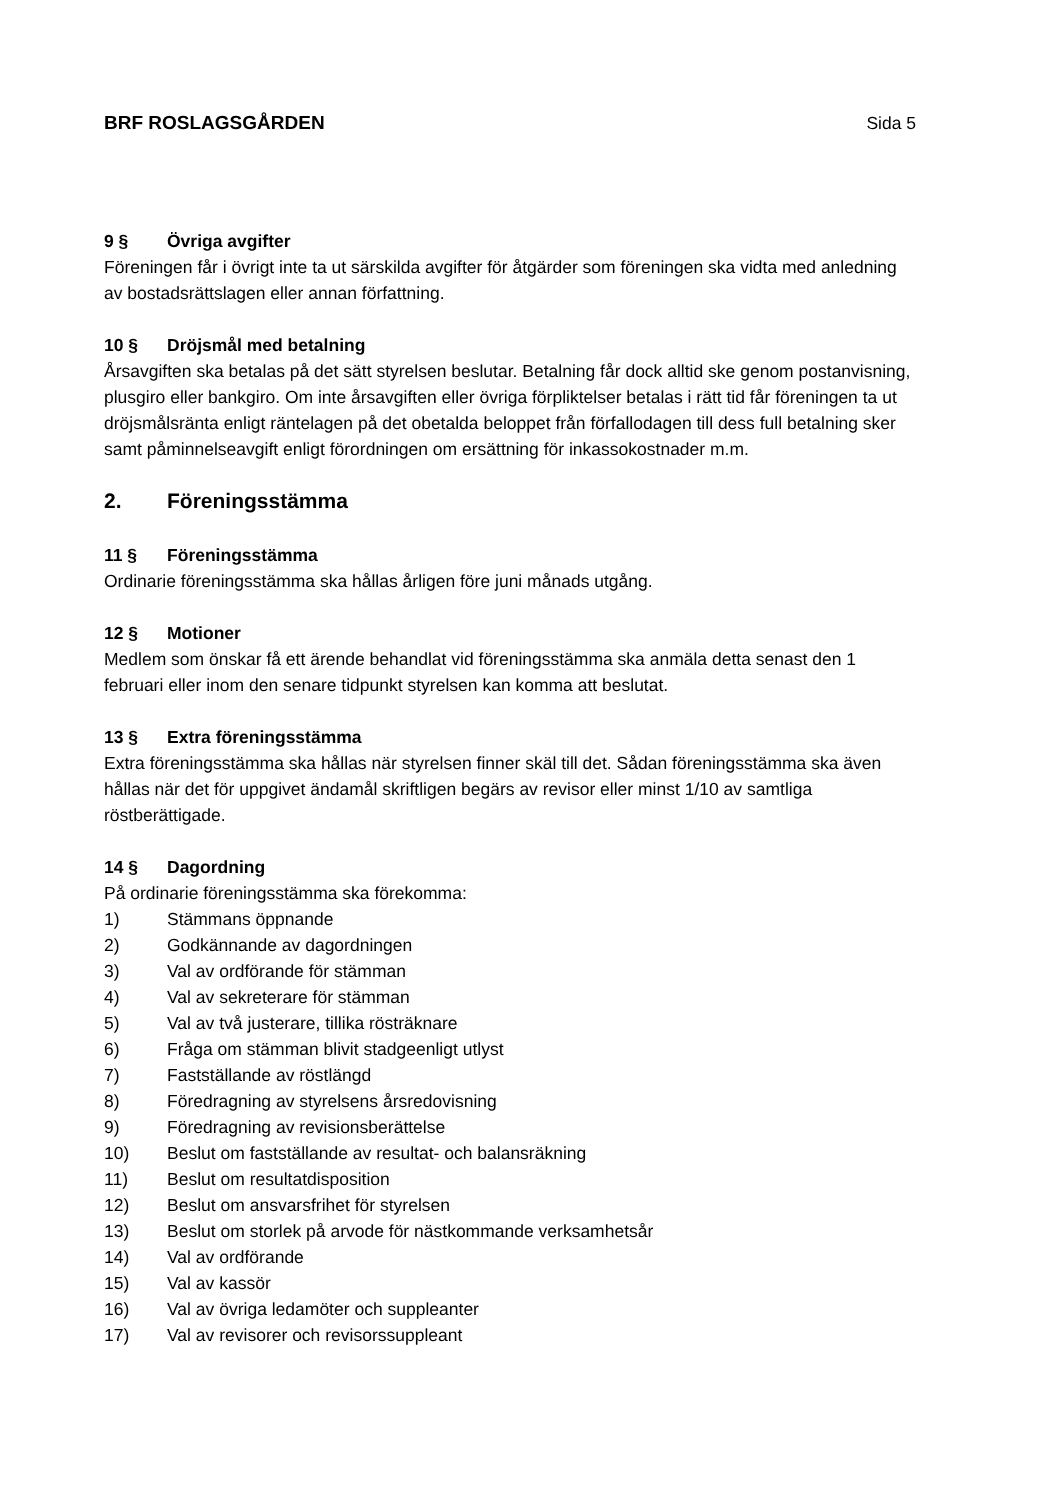BRF ROSLAGSGÅRDEN Sida 5
9 § Övriga avgifter
Föreningen får i övrigt inte ta ut särskilda avgifter för åtgärder som föreningen ska vidta med anledning av bostadsrättslagen eller annan författning.
10 § Dröjsmål med betalning
Årsavgiften ska betalas på det sätt styrelsen beslutar. Betalning får dock alltid ske genom postanvisning, plusgiro eller bankgiro. Om inte årsavgiften eller övriga förpliktelser betalas i rätt tid får föreningen ta ut dröjsmålsränta enligt räntelagen på det obetalda beloppet från förfallodagen till dess full betalning sker samt påminnelseavgift enligt förordningen om ersättning för inkassokostnader m.m.
2. Föreningsstämma
11 § Föreningsstämma
Ordinarie föreningsstämma ska hållas årligen före juni månads utgång.
12 § Motioner
Medlem som önskar få ett ärende behandlat vid föreningsstämma ska anmäla detta senast den 1 februari eller inom den senare tidpunkt styrelsen kan komma att beslutat.
13 § Extra föreningsstämma
Extra föreningsstämma ska hållas när styrelsen finner skäl till det. Sådan föreningsstämma ska även hållas när det för uppgivet ändamål skriftligen begärs av revisor eller minst 1/10 av samtliga röstberättigade.
14 § Dagordning
På ordinarie föreningsstämma ska förekomma:
1) Stämmans öppnande
2) Godkännande av dagordningen
3) Val av ordförande för stämman
4) Val av sekreterare för stämman
5) Val av två justerare, tillika rösträknare
6) Fråga om stämman blivit stadgeenligt utlyst
7) Fastställande av röstlängd
8) Föredragning av styrelsens årsredovisning
9) Föredragning av revisionsberättelse
10) Beslut om fastställande av resultat- och balansräkning
11) Beslut om resultatdisposition
12) Beslut om ansvarsfrihet för styrelsen
13) Beslut om storlek på arvode för nästkommande verksamhetsår
14) Val av ordförande
15) Val av kassör
16) Val av övriga ledamöter och suppleanter
17) Val av revisorer och revisorssuppleant